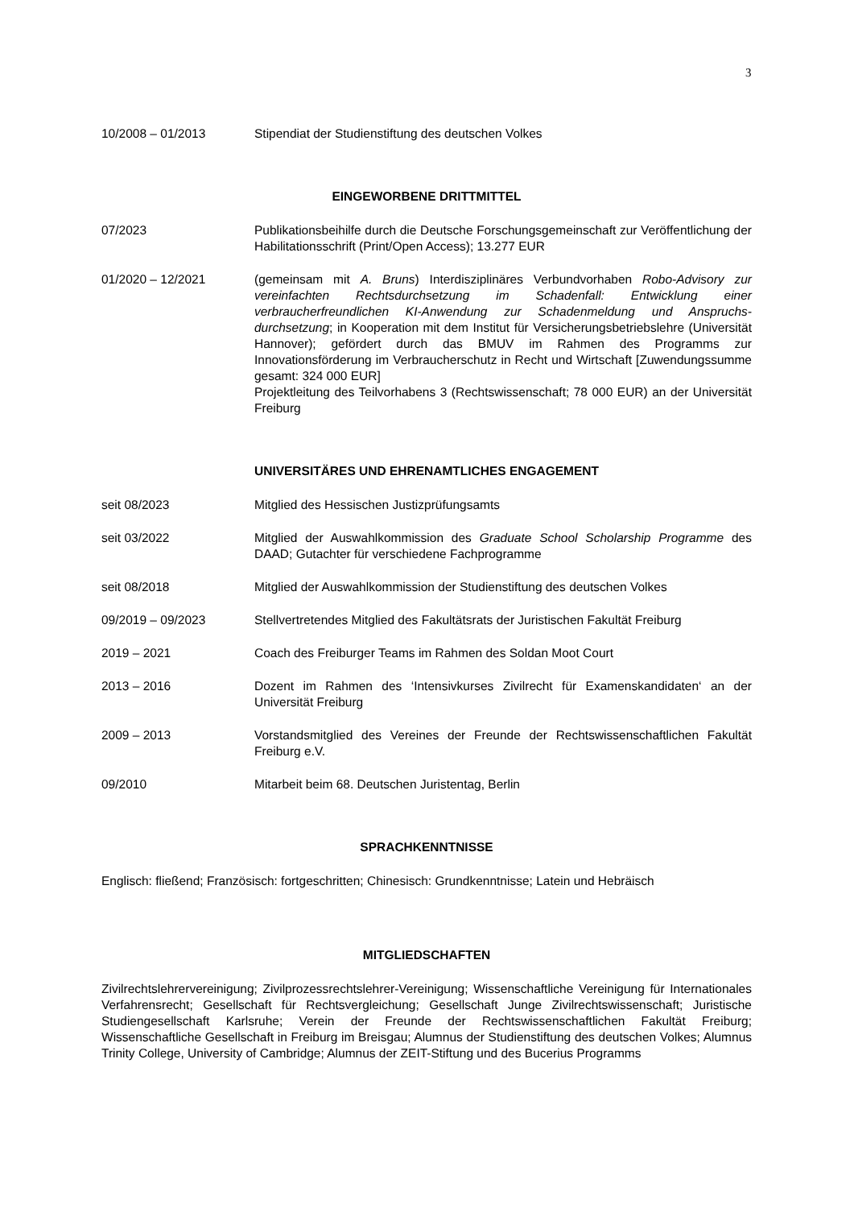3
10/2008 – 01/2013 Stipendiat der Studienstiftung des deutschen Volkes
EINGEWORBENE DRITTMITTEL
07/2023 Publikationsbeihilfe durch die Deutsche Forschungsgemeinschaft zur Veröff­entlichung der Habilitationsschrift (Print/Open Access); 13.277 EUR
01/2020 – 12/2021 (gemeinsam mit A. Bruns) Interdisziplinäres Verbundvorhaben Robo-Advisory zur vereinfachten Rechtsdurchsetzung im Schadenfall: Entwicklung einer verbraucherfreundlichen KI-Anwendung zur Schadenmeldung und Anspruchs­durchsetzung; in Kooperation mit dem Institut für Versicherungsbetriebslehre (Universität Hannover); gefördert durch das BMUV im Rahmen des Programms zur Innovationsförderung im Verbraucherschutz in Recht und Wirtschaft [Zuwendungssumme gesamt: 324 000 EUR]
Projektleitung des Teilvorhabens 3 (Rechtswissenschaft; 78 000 EUR) an der Universität Freiburg
UNIVERSITÄRES UND EHRENAMTLICHES ENGAGEMENT
seit 08/2023 Mitglied des Hessischen Justizprüfungsamts
seit 03/2022 Mitglied der Auswahlkommission des Graduate School Scholarship Programme des DAAD; Gutachter für verschiedene Fachprogramme
seit 08/2018 Mitglied der Auswahlkommission der Studienstiftung des deutschen Volkes
09/2019 – 09/2023 Stellvertretendes Mitglied des Fakultätsrats der Juristischen Fakultät Freiburg
2019 – 2021 Coach des Freiburger Teams im Rahmen des Soldan Moot Court
2013 – 2016 Dozent im Rahmen des ‘Intensivkurses Zivilrecht für Examenskandidaten‘ an der Universität Freiburg
2009 – 2013 Vorstandsmitglied des Vereines der Freunde der Rechtswissenschaftlichen Fa­kultät Freiburg e.V.
09/2010 Mitarbeit beim 68. Deutschen Juristentag, Berlin
SPRACHKENNTNISSE
Englisch: fließend; Französisch: fortgeschritten; Chinesisch: Grundkenntnisse; Latein und Hebräisch
MITGLIEDSCHAFTEN
Zivilrechtslehrervereinigung; Zivilprozessrechtslehrer-Vereinigung; Wissenschaftliche Vereinigung für Internationales Verfahrensrecht; Gesellschaft für Rechtsvergleichung; Gesellschaft Junge Zivilrechts­wissenschaft; Juristische Studiengesellschaft Karlsruhe; Verein der Freunde der Rechtswissen­schaftlichen Fakultät Freiburg; Wissenschaftliche Gesellschaft in Freiburg im Breisgau; Alumnus der Studienstiftung des deutschen Volkes; Alumnus Trinity College, University of Cambridge; Alumnus der ZEIT-Stiftung und des Bucerius Programms